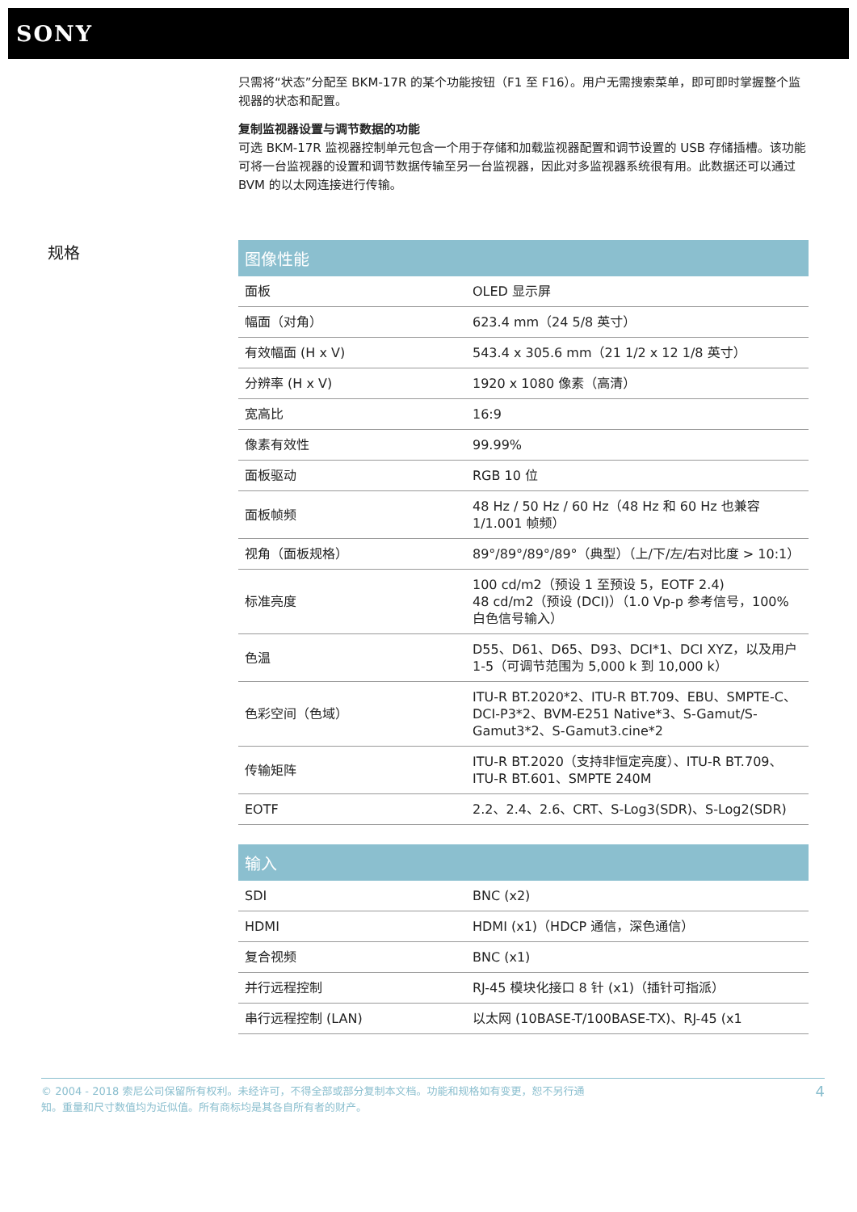SONY
只需将“状态”分配至 BKM-17R 的某个功能按钮（F1 至 F16）。用户无需搜索菜单，即可即时掌握整个监视器的状态和配置。
复制监视器设置与调节数据的功能
可选 BKM-17R 监视器控制单元包含一个用于存储和加载监视器配置和调节设置的 USB 存储插槽。该功能可将一台监视器的设置和调节数据传输至另一台监视器，因此对多监视器系统很有用。此数据还可以通过 BVM 的以太网连接进行传输。
规格
| 图像性能 | |
| --- | --- |
| 面板 | OLED 显示屏 |
| 幅面（对角） | 623.4 mm（24 5/8 英寸） |
| 有效幅面 (H x V) | 543.4 x 305.6 mm（21 1/2 x 12 1/8 英寸） |
| 分辨率 (H x V) | 1920 x 1080 像素（高清） |
| 宽高比 | 16:9 |
| 像素有效性 | 99.99% |
| 面板驱动 | RGB 10 位 |
| 面板帧频 | 48 Hz / 50 Hz / 60 Hz（48 Hz 和 60 Hz 也兼容 1/1.001 帧频） |
| 视角（面板规格） | 89°/89°/89°/89°（典型）（上/下/左/右对比度 > 10:1） |
| 标准亮度 | 100 cd/m2（预设 1 至预设 5，EOTF 2.4) 48 cd/m2（预设 (DCI)）（1.0 Vp-p 参考信号，100% 白色信号输入） |
| 色温 | D55、D61、D65、D93、DCI*1、DCI XYZ，以及用户 1-5（可调节范围为 5,000 k 到 10,000 k） |
| 色彩空间（色域） | ITU-R BT.2020*2、ITU-R BT.709、EBU、SMPTE-C、DCI-P3*2、BVM-E251 Native*3、S-Gamut/S-Gamut3*2、S-Gamut3.cine*2 |
| 传输矩阵 | ITU-R BT.2020（支持非恒定亮度）、ITU-R BT.709、ITU-R BT.601、SMPTE 240M |
| EOTF | 2.2、2.4、2.6、CRT、S-Log3(SDR)、S-Log2(SDR) |
| 输入 | |
| --- | --- |
| SDI | BNC (x2) |
| HDMI | HDMI (x1)（HDCP 通信，深色通信） |
| 复合视频 | BNC (x1) |
| 并行远程控制 | RJ-45 模块化接口 8 针 (x1)（插针可指派） |
| 串行远程控制 (LAN) | 以太网 (10BASE-T/100BASE-TX)、RJ-45 (x1 |
© 2004 - 2018 索尼公司保留所有权利。未经许可，不得全部或部分复制本文档。功能和规格如有变更，恕不另行通知。重量和尺寸数值均为近似值。所有商标均是其各自所有者的财产。
4